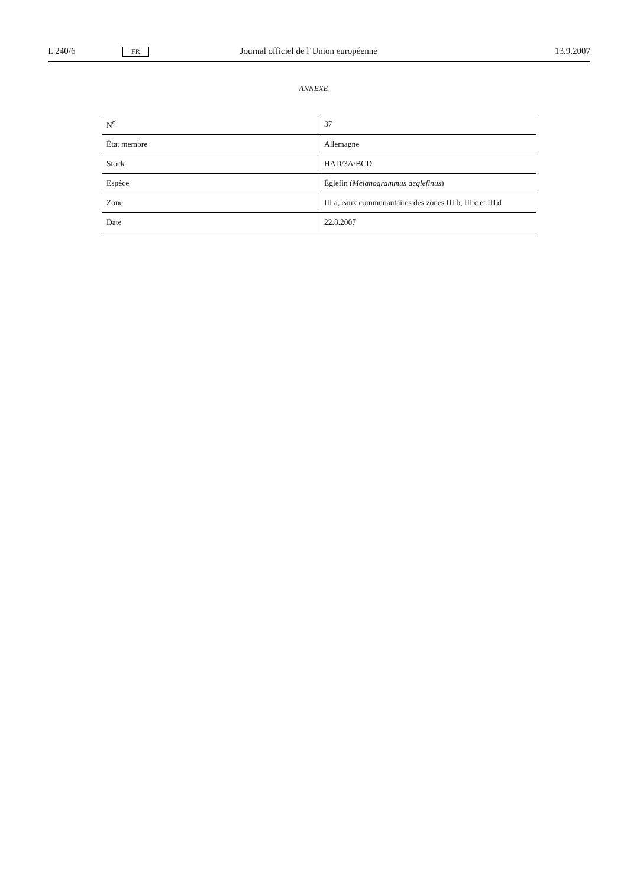L 240/6 FR Journal officiel de l’Union européenne 13.9.2007
ANNEXE
| N<sup>o</sup> | 37 |
| État membre | Allemagne |
| Stock | HAD/3A/BCD |
| Espèce | Églefin ( Melanogrammus aeglefinus ) |
| Zone | III a, eaux communautaires des zones III b, III c et III d |
| Date | 22.8.2007 |